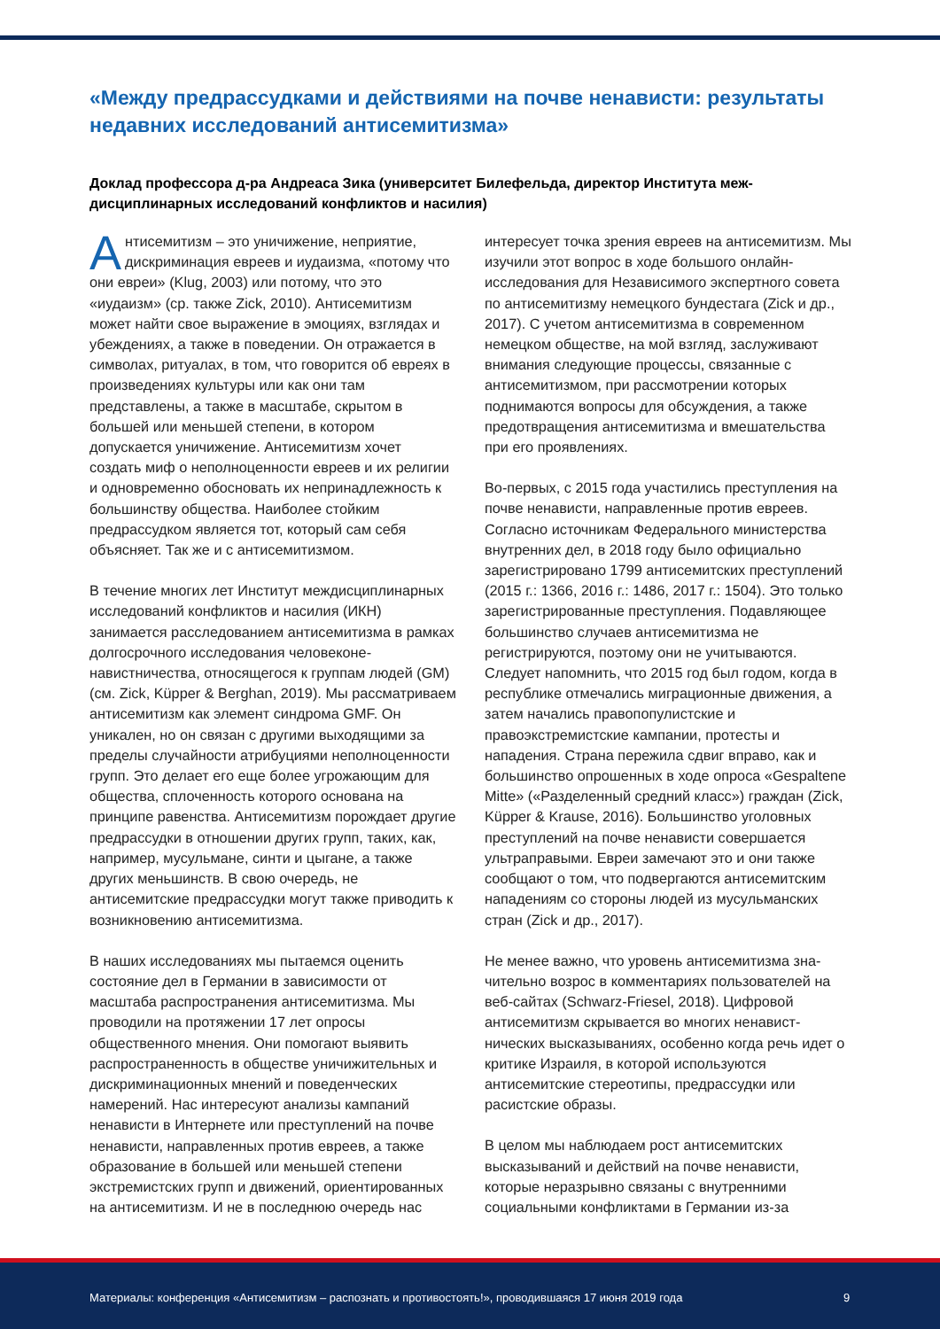«Между предрассудками и действиями на почве ненависти: результаты недавних исследований антисемитизма»
Доклад профессора д-ра Андреаса Зика (университет Билефельда, директор Института меж­дисциплинарных исследований конфликтов и насилия)
Антисемитизм – это уничижение, неприятие, дискриминация евреев и иудаизма, «пото­му что они евреи» (Klug, 2003) или потому, что это «иудаизм» (ср. также Zick, 2010). Антисеми­тизм может найти свое выражение в эмоциях, взглядах и убеждениях, а также в поведении. Он отражается в символах, ритуалах, в том, что го­ворится об евреях в произведениях культуры или как они там представлены, а также в масштабе, скрытом в большей или меньшей степени, в котором допускается уничижение. Антисемитизм хочет создать миф о неполноценности евреев и их религии и одновременно обосновать их непри­надлежность к большинству общества. Наиболее стойким предрассудком является тот, который сам себя объясняет. Так же и с антисемитизмом.
В течение многих лет Институт междисциплинар­ных исследований конфликтов и насилия (ИКН) занимается расследованием антисемитизма в рамках долгосрочного исследования человеконе­навистничества, относящегося к группам людей (GM) (см. Zick, Küpper & Berghan, 2019). Мы рассматриваем антисемитизм как элемент син­дрома GMF. Он уникален, но он связан с другими выходящими за пределы случайности атрибу­циями неполноценности групп. Это делает его еще более угрожающим для общества, сплочен­ность которого основана на принципе равенства. Антисемитизм порождает другие предрассудки в отношении других групп, таких, как, например, мусульмане, синти и цыгане, а также других меньшинств. В свою очередь, не антисемитские предрассудки могут также приводить к возникно­вению антисемитизма.
В наших исследованиях мы пытаемся оценить состояние дел в Германии в зависимости от масштаба распространения антисемитизма. Мы проводили на протяжении 17 лет опросы общественного мнения. Они помогают выявить распространенность в обществе уничижительных и дискриминационных мнений и поведенческих намерений. Нас интересуют анализы кампаний ненависти в Интернете или преступлений на почве ненависти, направленных против евреев, а также образование в большей или меньшей степени экстремистских групп и движений, ориентированных на антисемитизм. И не в по­следнюю очередь нас интересует точка зрения евреев на антисемитизм. Мы изучили этот во­прос в ходе большого онлайн-исследования для Независимого экспертного совета по антисеми­тизму немецкого бундестага (Zick и др., 2017). С учетом антисемитизма в современном немецком обществе, на мой взгляд, заслуживают внимания следующие процессы, связанные с антисемитиз­мом, при рассмотрении которых поднимаются вопросы для обсуждения, а также предотвра­щения антисемитизма и вмешательства при его проявлениях.
Во-первых, с 2015 года участились преступления на почве ненависти, направленные против евре­ев. Согласно источникам Федерального мини­стерства внутренних дел, в 2018 году было офи­циально зарегистрировано 1799 антисемитских преступлений (2015 г.: 1366, 2016 г.: 1486, 2017 г.: 1504). Это только зарегистрированные пре­ступления. Подавляющее большинство случаев антисемитизма не регистрируются, поэтому они не учитываются. Следует напомнить, что 2015 год был годом, когда в республике отмечались миграционные движения, а затем начались пра­вопопулистские и правоэкстремистские кампании, протесты и нападения. Страна пережила сдвиг вправо, как и большинство опрошенных в ходе опроса «Gespaltene Mitte» («Разделенный сред­ний класс») граждан (Zick, Küpper & Krause, 2016). Большинство уголовных преступлений на почве ненависти совершается ультраправыми. Евреи за­мечают это и они также сообщают о том, что под­вергаются антисемитским нападениям со стороны людей из мусульманских стран (Zick и др., 2017).
Не менее важно, что уровень антисемитизма зна­чительно возрос в комментариях пользователей на веб-сайтах (Schwarz-Friesel, 2018). Цифровой антисемитизм скрывается во многих ненавист­нических высказываниях, особенно когда речь идет о критике Израиля, в которой используются антисемитские стереотипы, предрассудки или расистские образы.
В целом мы наблюдаем рост антисемитских высказываний и действий на почве ненависти, которые неразрывно связаны с внутренними социальными конфликтами в Германии из-за
Материалы: конференция «Антисемитизм – распознать и противостоять!», проводившаяся 17 июня 2019 года 9